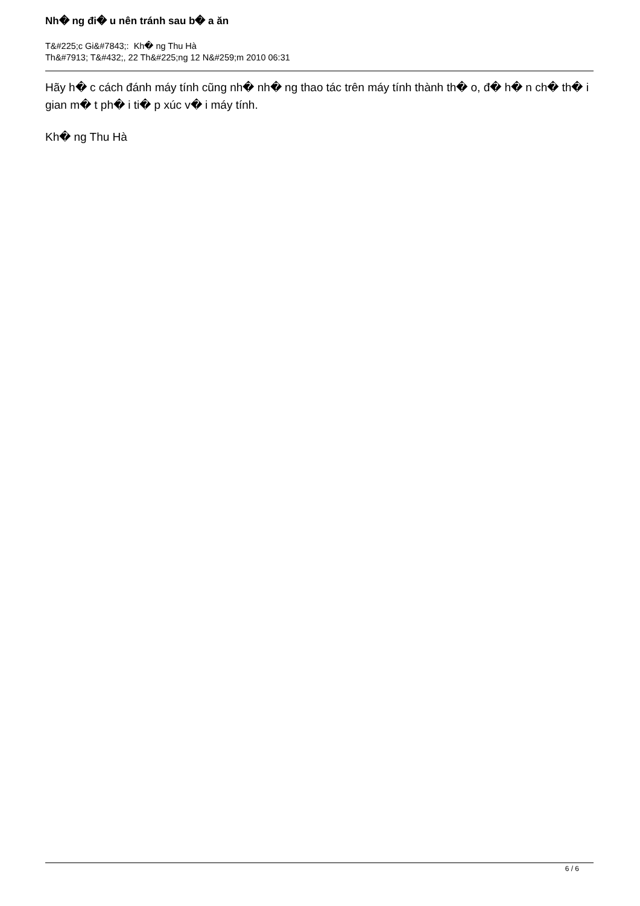Nh� ng đi� u nên tránh sau b� a ăn
T&#225;c Gi&#7843;: Kh� ng Thu Hà
Th&#7913; T&#432;, 22 Th&#225;ng 12 N&#259;m 2010 06:31
Hãy h� c cách đánh máy tính cũng nh� nh� ng thao tác trên máy tính thành th� o, đ� h� n ch� th� i gian m� t ph� i ti� p xúc v� i máy tính.
Kh� ng Thu Hà
6 / 6